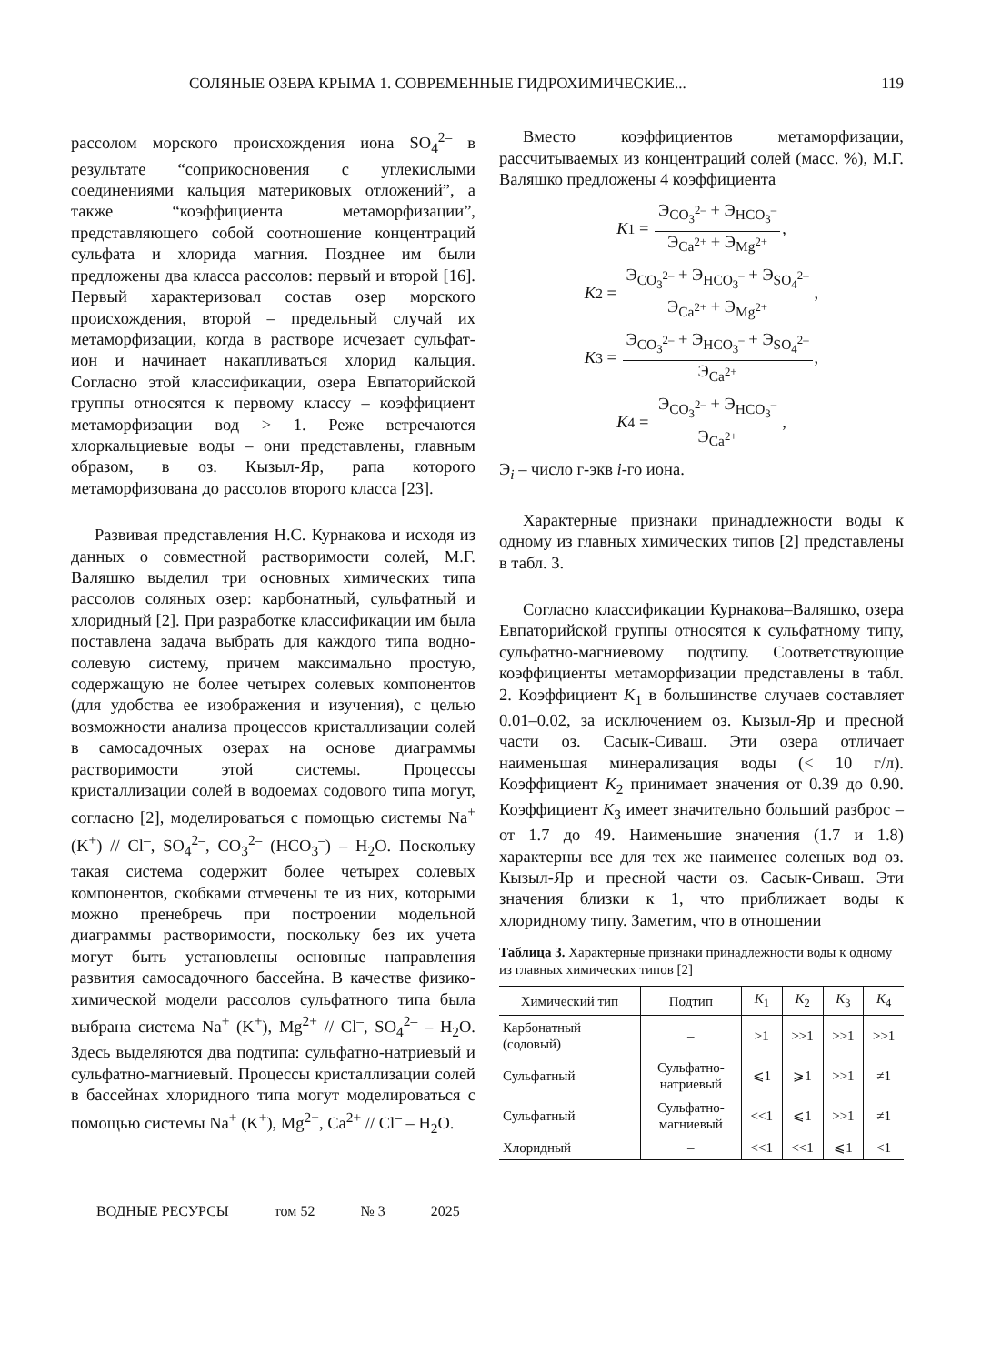СОЛЯНЫЕ ОЗЕРА КРЫМА 1. СОВРЕМЕННЫЕ ГИДРОХИМИЧЕСКИЕ... 119
рассолом морского происхождения иона SO<sub>4</sub><sup>2–</sup> в результате “соприкосновения с углекислыми соединениями кальция материковых отложений”, а также “коэффициента метаморфизации”, представляющего собой соотношение концентраций сульфата и хлорида магния. Позднее им были предложены два класса рассолов: первый и второй [16]. Первый характеризовал состав озер морского происхождения, второй – предельный случай их метаморфизации, когда в растворе исчезает сульфат-ион и начинает накапливаться хлорид кальция. Согласно этой классификации, озера Евпаторийской группы относятся к первому классу – коэффициент метаморфизации вод > 1. Реже встречаются хлоркальциевые воды – они представлены, главным образом, в оз. Кызыл-Яр, рапа которого метаморфизована до рассолов второго класса [23].
Развивая представления Н.С. Курнакова и исходя из данных о совместной растворимости солей, М.Г. Валяшко выделил три основных химических типа рассолов соляных озер: карбонатный, сульфатный и хлоридный [2]. При разработке классификации им была поставлена задача выбрать для каждого типа водно-солевую систему, причем максимально простую, содержащую не более четырех солевых компонентов (для удобства ее изображения и изучения), с целью возможности анализа процессов кристаллизации солей в самосадочных озерах на основе диаграммы растворимости этой системы. Процессы кристаллизации солей в водоемах содового типа могут, согласно [2], моделироваться с помощью системы Na<sup>+</sup> (K<sup>+</sup>) // Cl<sup>–</sup>, SO<sub>4</sub><sup>2–</sup>, CO<sub>3</sub><sup>2–</sup> (HCO<sub>3</sub><sup>–</sup>) – H<sub>2</sub>O. Поскольку такая система содержит более четырех солевых компонентов, скобками отмечены те из них, которыми можно пренебречь при построении модельной диаграммы растворимости, поскольку без их учета могут быть установлены основные направления развития самосадочного бассейна. В качестве физико-химической модели рассолов сульфатного типа была выбрана система Na<sup>+</sup> (K<sup>+</sup>), Mg<sup>2+</sup> // Cl<sup>–</sup>, SO<sub>4</sub><sup>2–</sup> – H<sub>2</sub>O. Здесь выделяются два подтипа: сульфатно-натриевый и сульфатно-магниевый. Процессы кристаллизации солей в бассейнах хлоридного типа могут моделироваться с помощью системы Na<sup>+</sup> (K<sup>+</sup>), Mg<sup>2+</sup>, Ca<sup>2+</sup> // Cl<sup>–</sup> – H<sub>2</sub>O.
Вместо коэффициентов метаморфизации, рассчитываемых из концентраций солей (масс. %), М.Г. Валяшко предложены 4 коэффициента
K<sub>1</sub> = Э<sub>CO<sub>3</sub><sup>2–</sup></sub> + Э<sub>HCO<sub>3</sub><sup>–</sup></sub> Э<sub>Ca<sup>2+</sup></sub> + Э<sub>Mg<sup>2+</sup></sub>,
K<sub>2</sub> = Э<sub>CO<sub>3</sub><sup>2–</sup></sub> + Э<sub>HCO<sub>3</sub><sup>–</sup></sub> + Э<sub>SO<sub>4</sub><sup>2–</sup></sub> Э<sub>Ca<sup>2+</sup></sub> + Э<sub>Mg<sup>2+</sup></sub>,
K<sub>3</sub> = Э<sub>CO<sub>3</sub><sup>2–</sup></sub> + Э<sub>HCO<sub>3</sub><sup>–</sup></sub> + Э<sub>SO<sub>4</sub><sup>2–</sup></sub> Э<sub>Ca<sup>2+</sup></sub>,
K<sub>4</sub> = Э<sub>CO<sub>3</sub><sup>2–</sup></sub> + Э<sub>HCO<sub>3</sub><sup>–</sup></sub> Э<sub>Ca<sup>2+</sup></sub>,
Э<sub>i</sub> – число г-экв i-го иона.
Характерные признаки принадлежности воды к одному из главных химических типов [2] представлены в табл. 3.
Согласно классификации Курнакова–Валяшко, озера Евпаторийской группы относятся к сульфатному типу, сульфатно-магниевому подтипу. Соответствующие коэффициенты метаморфизации представлены в табл. 2. Коэффициент K<sub>1</sub> в большинстве случаев составляет 0.01–0.02, за исключением оз. Кызыл-Яр и пресной части оз. Сасык-Сиваш. Эти озера отличает наименьшая минерализация воды (< 10 г/л). Коэффициент K<sub>2</sub> принимает значения от 0.39 до 0.90. Коэффициент K<sub>3</sub> имеет значительно больший разброс – от 1.7 до 49. Наименьшие значения (1.7 и 1.8) характерны все для тех же наименее соленых вод оз. Кызыл-Яр и пресной части оз. Сасык-Сиваш. Эти значения близки к 1, что приближает воды к хлоридному типу. Заметим, что в отношении
Таблица 3. Характерные признаки принадлежности воды к одному из главных химических типов [2]
| Химический тип | Подтип | K<sub>1</sub> | K<sub>2</sub> | K<sub>3</sub> | K<sub>4</sub> |
| --- | --- | --- | --- | --- | --- |
| Карбонатный (содовый) | – | >1 | >>1 | >>1 | >>1 |
| Сульфатный | Сульфатно- натриевый | ⩽1 | ⩾1 | >>1 | ≠1 |
| Сульфатный | Сульфатно- магниевый | <<1 | ⩽1 | >>1 | ≠1 |
| Хлоридный | – | <<1 | <<1 | ⩽1 | <1 |
ВОДНЫЕ РЕСУРСЫ том 52 № 3 2025